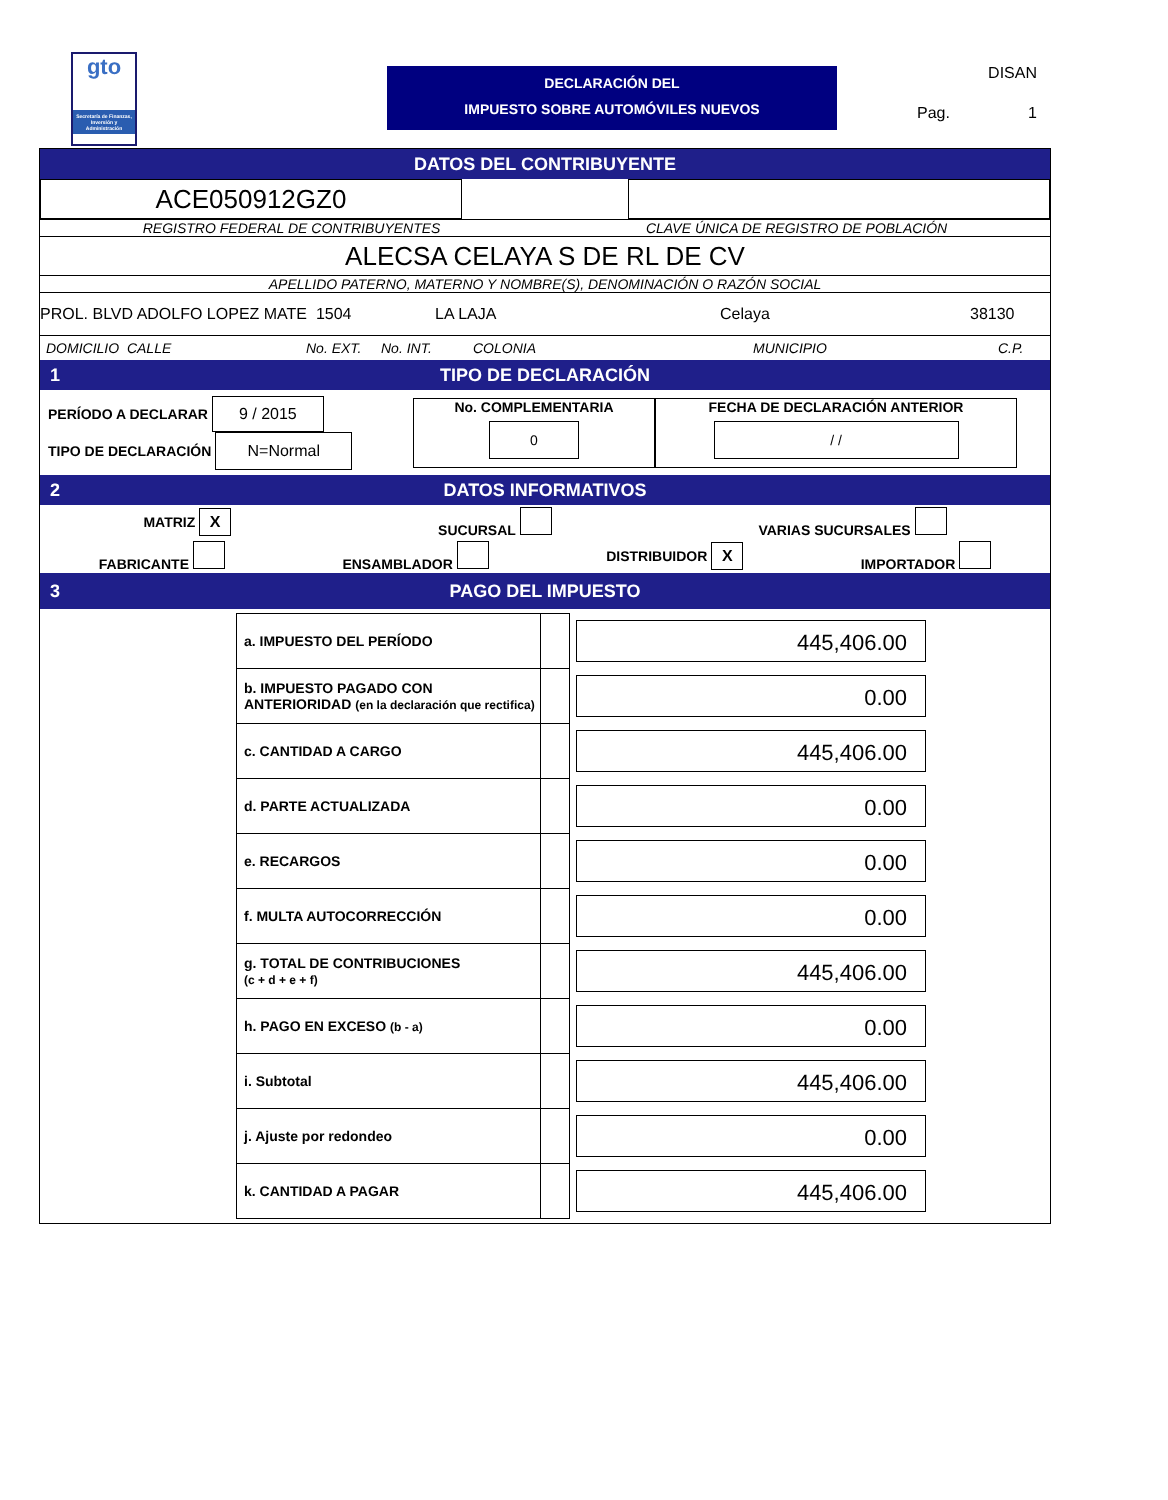gto
Secretaría de Finanzas, Inversión y Administración
DECLARACIÓN DEL
IMPUESTO SOBRE AUTOMÓVILES NUEVOS
DISAN
Pag. 1
DATOS DEL CONTRIBUYENTE
ACE050912GZ0
REGISTRO FEDERAL DE CONTRIBUYENTES CLAVE ÚNICA DE REGISTRO DE POBLACIÓN
ALECSA CELAYA S DE RL DE CV
APELLIDO PATERNO, MATERNO Y NOMBRE(S), DENOMINACIÓN O RAZÓN SOCIAL
PROL. BLVD ADOLFO LOPEZ MATE 1504 LA LAJA Celaya 38130
DOMICILIO CALLE No. EXT. No. INT. COLONIA MUNICIPIO C.P.
1 TIPO DE DECLARACIÓN
PERÍODO A DECLARAR 9 / 2015
TIPO DE DECLARACIÓN N=Normal
No. COMPLEMENTARIA
0
FECHA DE DECLARACIÓN ANTERIOR
/ /
2 DATOS INFORMATIVOS
MATRIZ X SUCURSAL VARIAS SUCURSALES
FABRICANTE ENSAMBLADOR DISTRIBUIDOR X IMPORTADOR
3 PAGO DEL IMPUESTO
| a. IMPUESTO DEL PERÍODO | | 445,406.00 |
| b. IMPUESTO PAGADO CON ANTERIORIDAD (en la declaración que rectifica) | | 0.00 |
| c. CANTIDAD A CARGO | | 445,406.00 |
| d. PARTE ACTUALIZADA | | 0.00 |
| e. RECARGOS | | 0.00 |
| f. MULTA AUTOCORRECCIÓN | | 0.00 |
| g. TOTAL DE CONTRIBUCIONES (c + d + e + f) | | 445,406.00 |
| h. PAGO EN EXCESO (b - a) | | 0.00 |
| i. Subtotal | | 445,406.00 |
| j. Ajuste por redondeo | | 0.00 |
| k. CANTIDAD A PAGAR | | 445,406.00 |